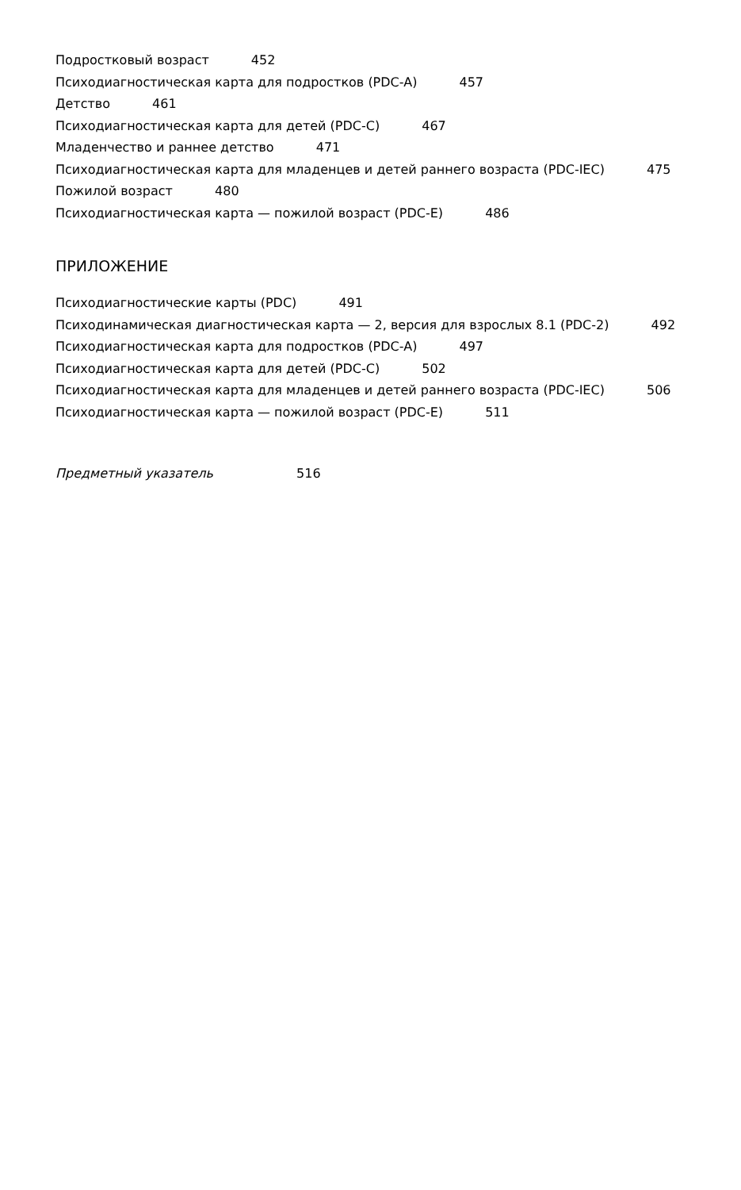Подростковый возраст 452
Психодиагностическая карта для подростков (PDC-A) 457
Детство 461
Психодиагностическая карта для детей (PDC-C) 467
Младенчество и раннее детство 471
Психодиагностическая карта для младенцев и детей раннего возраста (PDC-IEC) 475
Пожилой возраст 480
Психодиагностическая карта — пожилой возраст (PDC-E) 486
ПРИЛОЖЕНИЕ
Психодиагностические карты (PDC) 491
Психодинамическая диагностическая карта — 2, версия для взрослых 8.1 (PDC-2) 492
Психодиагностическая карта для подростков (PDC-A) 497
Психодиагностическая карта для детей (PDC-C) 502
Психодиагностическая карта для младенцев и детей раннего возраста (PDC-IEC) 506
Психодиагностическая карта — пожилой возраст (PDC-E) 511
Предметный указатель 516